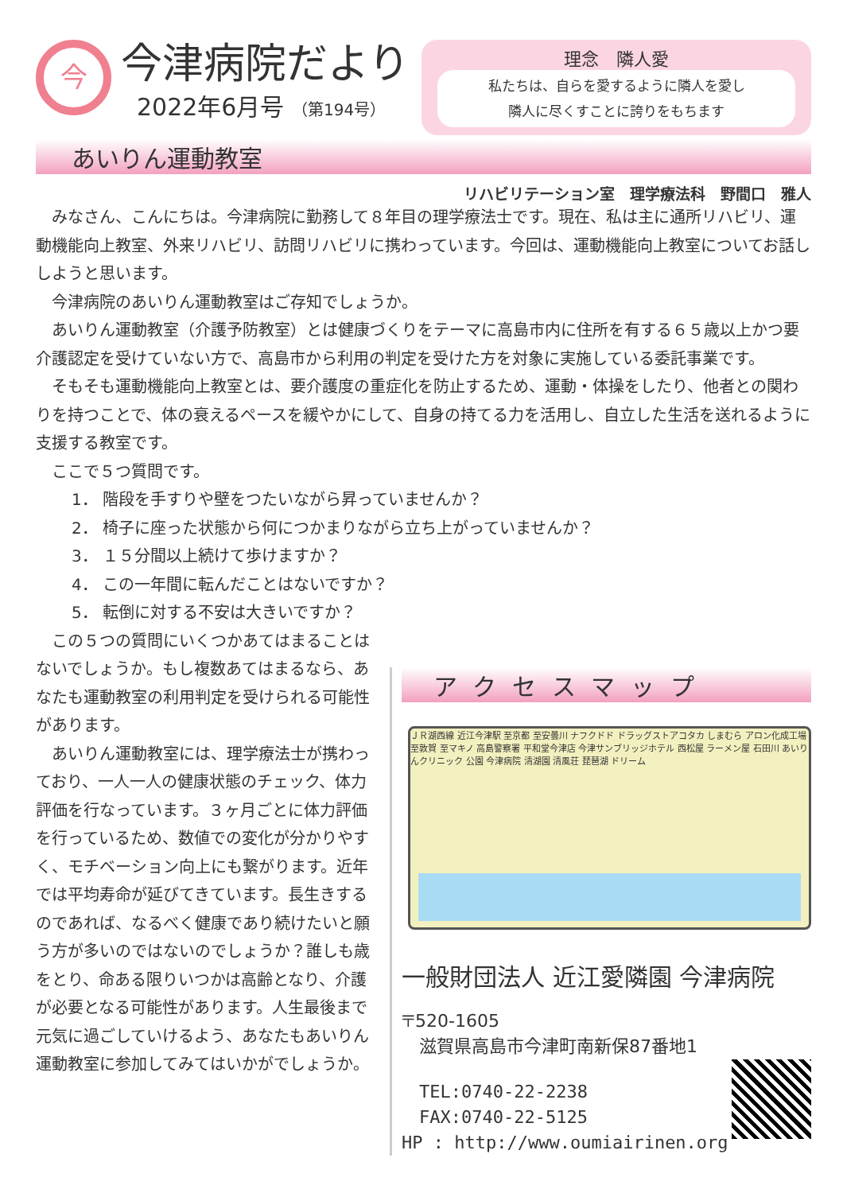今
今津病院だより
2022年6月号 （第194号）
理念　隣人愛
私たちは、自らを愛するように隣人を愛し
隣人に尽くすことに誇りをもちます
あいりん運動教室
リハビリテーション室　理学療法科　野間口　雅人
みなさん、こんにちは。今津病院に勤務して８年目の理学療法士です。現在、私は主に通所リハビリ、運動機能向上教室、外来リハビリ、訪問リハビリに携わっています。今回は、運動機能向上教室についてお話ししようと思います。
今津病院のあいりん運動教室はご存知でしょうか。
あいりん運動教室（介護予防教室）とは健康づくりをテーマに高島市内に住所を有する６５歳以上かつ要介護認定を受けていない方で、高島市から利用の判定を受けた方を対象に実施している委託事業です。
そもそも運動機能向上教室とは、要介護度の重症化を防止するため、運動・体操をしたり、他者との関わりを持つことで、体の衰えるペースを緩やかにして、自身の持てる力を活用し、自立した生活を送れるように支援する教室です。
ここで５つ質問です。
1． 階段を手すりや壁をつたいながら昇っていませんか？
2． 椅子に座った状態から何につかまりながら立ち上がっていませんか？
3． １５分間以上続けて歩けますか？
4． この一年間に転んだことはないですか？
5． 転倒に対する不安は大きいですか？
この５つの質問にいくつかあてはまることはないでしょうか。もし複数あてはまるなら、あなたも運動教室の利用判定を受けられる可能性があります。
あいりん運動教室には、理学療法士が携わっており、一人一人の健康状態のチェック、体力評価を行なっています。３ヶ月ごとに体力評価を行っているため、数値での変化が分かりやすく、モチベーション向上にも繋がります。近年では平均寿命が延びてきています。長生きするのであれば、なるべく健康であり続けたいと願う方が多いのではないのでしょうか？誰しも歳をとり、命ある限りいつかは高齢となり、介護が必要となる可能性があります。人生最後まで元気に過ごしていけるよう、あなたもあいりん運動教室に参加してみてはいかがでしょうか。
アクセスマップ
ＪＲ湖西線 近江今津駅 至京都 至安曇川 ナフクドド ドラッグストアコタカ しまむら アロン化成工場 至敦賀 至マキノ 高島警察署 平和堂今津店 今津サンブリッジホテル 西松屋 ラーメン屋 石田川 あいりんクリニック 公園 今津病院 清湖園 清風荘 琵琶湖 ドリーム
一般財団法人 近江愛隣園 今津病院
〒520-1605
　滋賀県高島市今津町南新保87番地1
　TEL:0740-22-2238
　FAX:0740-22-5125
HP : http://www.oumiairinen.org